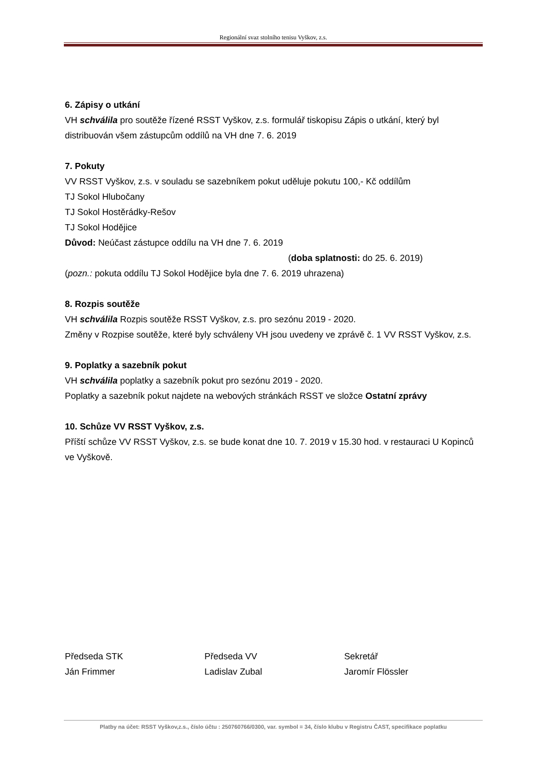Regionální svaz stolního tenisu Vyškov, z.s.
6. Zápisy o utkání
VH schválila pro soutěže řízené RSST Vyškov, z.s. formulář tiskopisu Zápis o utkání, který byl distribuován všem zástupcům oddílů na VH dne 7. 6. 2019
7. Pokuty
VV RSST Vyškov, z.s. v souladu se sazebníkem pokut uděluje pokutu 100,- Kč oddílům
TJ Sokol Hlubočany
TJ Sokol Hostěrádky-Rešov
TJ Sokol Hodějice
Důvod: Neúčast zástupce oddílu na VH dne 7. 6. 2019
(doba splatnosti: do 25. 6. 2019)
(pozn.: pokuta oddílu TJ Sokol Hodějice byla dne 7. 6. 2019 uhrazena)
8. Rozpis soutěže
VH schválila Rozpis soutěže RSST Vyškov, z.s. pro sezónu 2019 - 2020.
Změny v Rozpise soutěže, které byly schváleny VH jsou uvedeny ve zprávě č. 1 VV RSST Vyškov, z.s.
9. Poplatky a sazebník pokut
VH schválila poplatky a sazebník pokut pro sezónu 2019 - 2020.
Poplatky a sazebník pokut najdete na webových stránkách RSST ve složce Ostatní zprávy
10. Schůze VV RSST Vyškov, z.s.
Příští schůze VV RSST Vyškov, z.s. se bude konat dne 10. 7. 2019 v 15.30 hod. v restauraci U Kopinců ve Vyškově.
Předseda STK
Ján Frimmer
Předseda VV
Ladislav Zubal
Sekretář
Jaromír Flössler
Platby na účet: RSST Vyškov,z.s., číslo účtu : 250760766/0300, var. symbol = 34, číslo klubu v Registru ČAST, specifikace poplatku